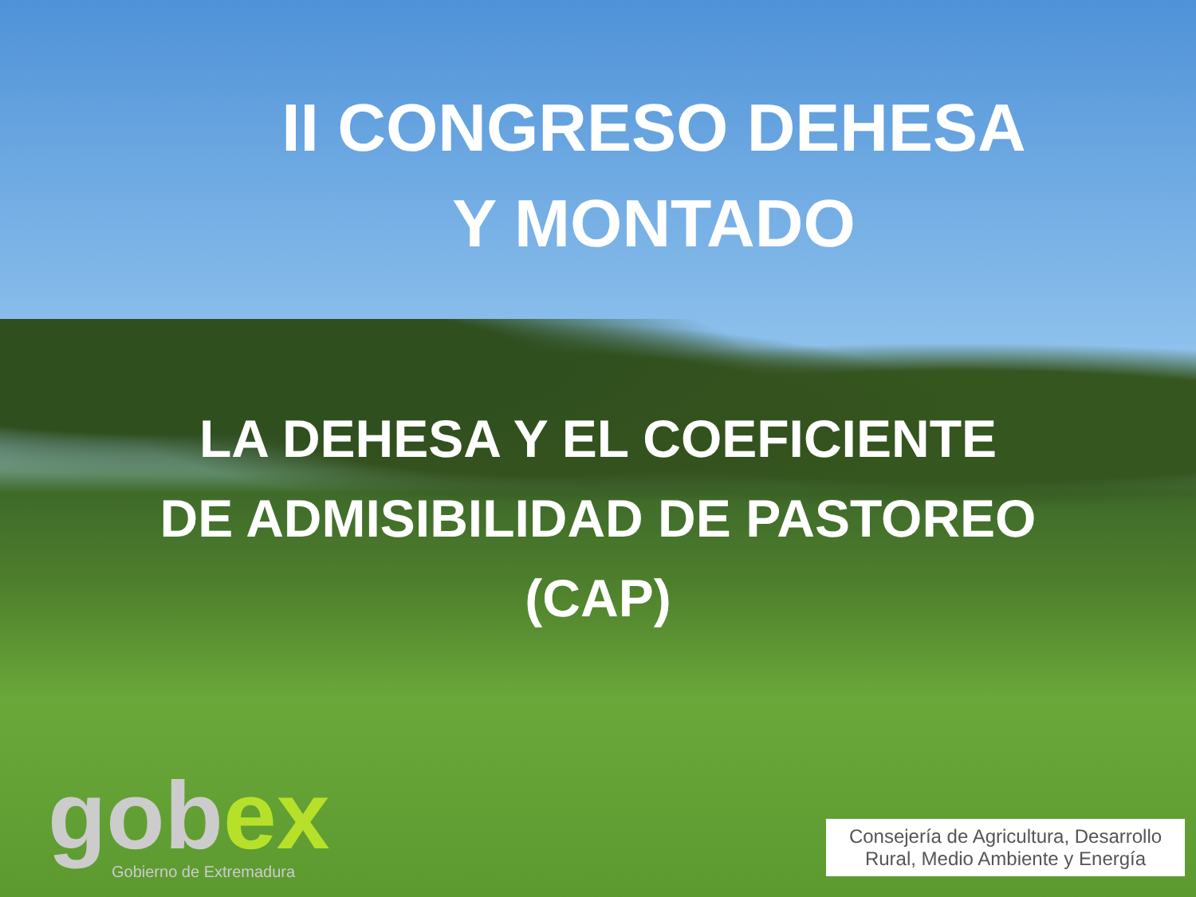II CONGRESO DEHESA Y MONTADO
LA DEHESA Y EL COEFICIENTE
DE ADMISIBILIDAD DE PASTOREO
(CAP)
gobex
Gobierno de Extremadura
Consejería de Agricultura, Desarrollo Rural, Medio Ambiente y Energía